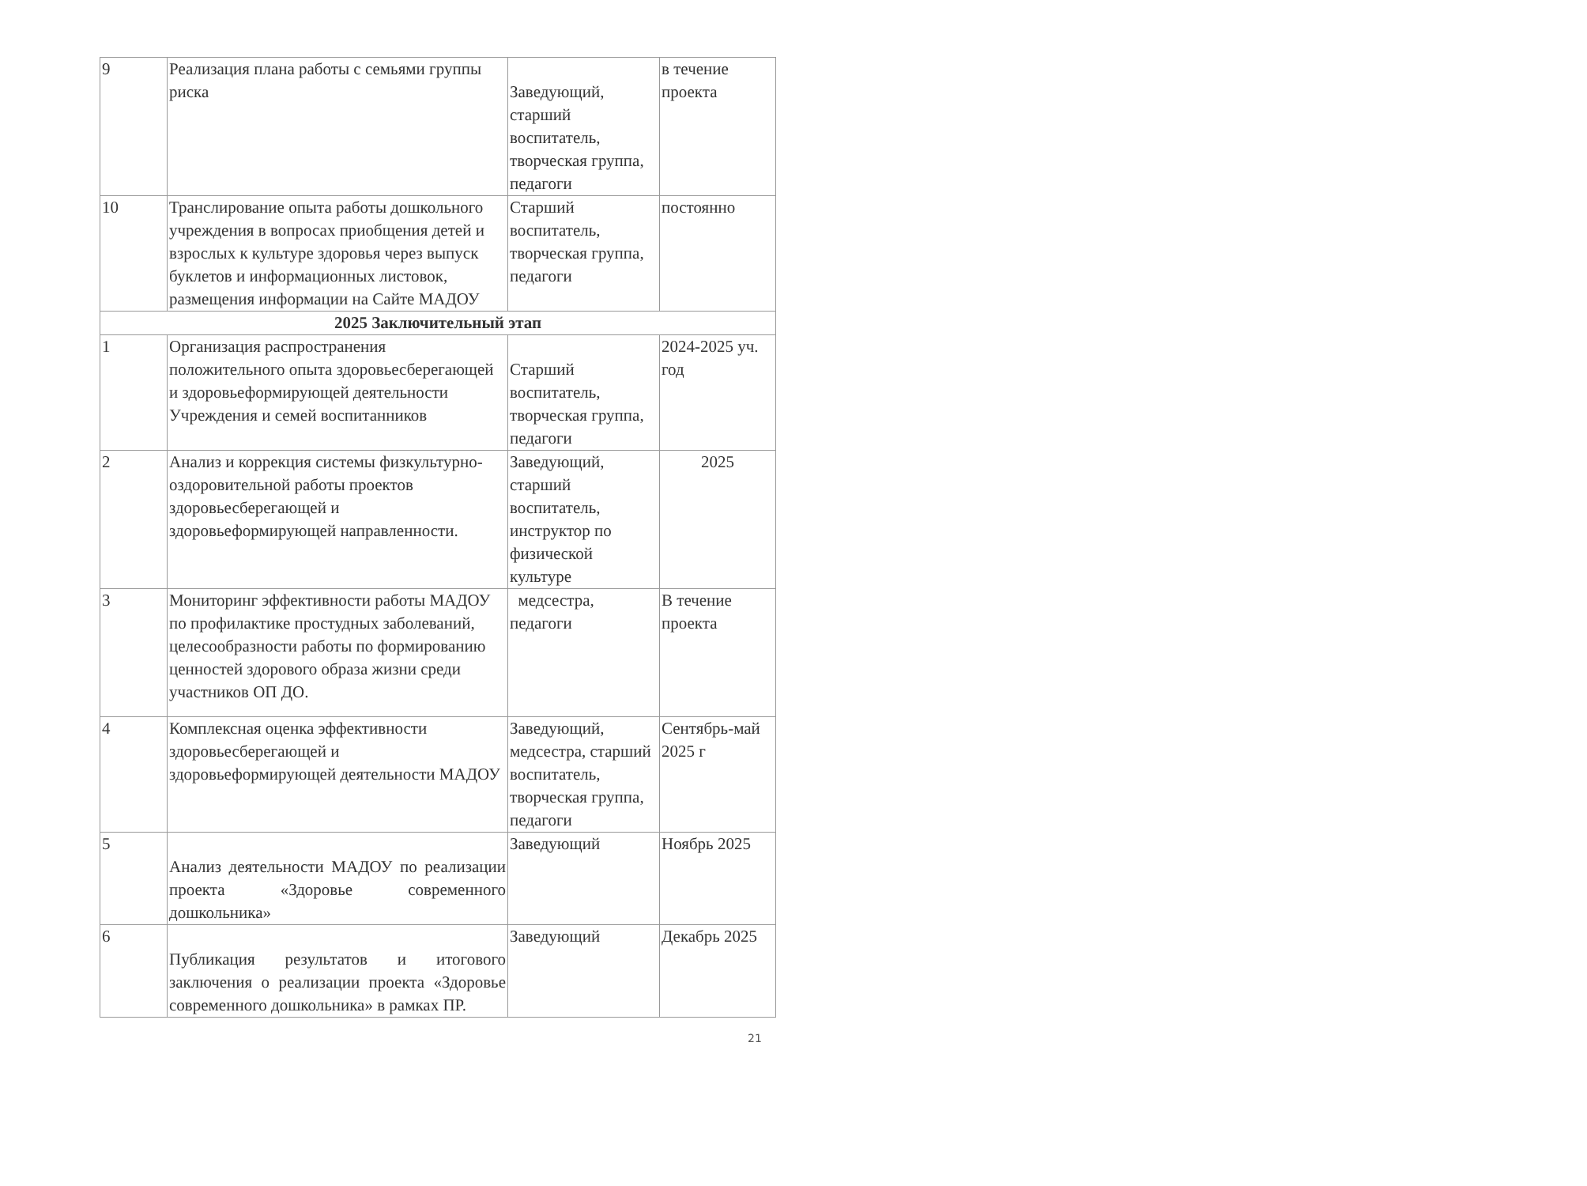| 9 | Реализация плана работы с семьями группы риска | Заведующий, старший воспитатель, творческая группа, педагоги | в течение проекта |
| 10 | Транслирование опыта работы дошкольного учреждения в вопросах приобщения детей и взрослых к культуре здоровья через выпуск буклетов и информационных листовок, размещения информации на Сайте МАДОУ | Старший воспитатель, творческая группа, педагоги | постоянно |
| 2025 Заключительный этап | | | |
| 1 | Организация распространения положительного опыта здоровьесберегающей и здоровьеформирующей деятельности Учреждения и семей воспитанников | Старший воспитатель, творческая группа, педагоги | 2024-2025 уч. год |
| 2 | Анализ и коррекция системы физкультурно-оздоровительной работы проектов здоровьесберегающей и здоровьеформирующей направленности. | Заведующий, старший воспитатель, инструктор по физической культуре | 2025 |
| 3 | Мониторинг эффективности работы МАДОУ по профилактике простудных заболеваний, целесообразности работы по формированию ценностей здорового образа жизни среди участников ОП ДО. | медсестра, педагоги | В течение проекта |
| 4 | Комплексная оценка эффективности здоровьесберегающей и здоровьеформирующей деятельности МАДОУ | Заведующий, медсестра, старший воспитатель, творческая группа, педагоги | Сентябрь-май 2025 г |
| 5 | Анализ деятельности МАДОУ по реализации проекта «Здоровье современного дошкольника» | Заведующий | Ноябрь 2025 |
| 6 | Публикация результатов и итогового заключения о реализации проекта «Здоровье современного дошкольника» в рамках ПР. | Заведующий | Декабрь 2025 |
21